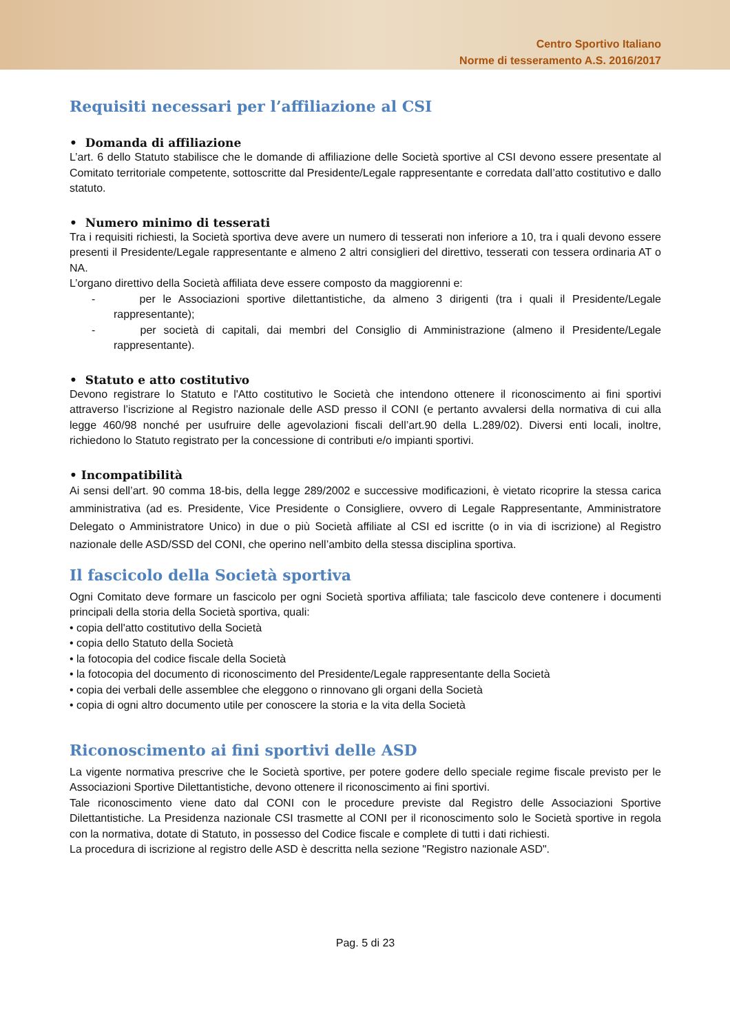Centro Sportivo Italiano
Norme di tesseramento A.S. 2016/2017
Requisiti necessari per l’affiliazione al CSI
• Domanda di affiliazione
L’art. 6 dello Statuto stabilisce che le domande di affiliazione delle Società sportive al CSI devono essere presentate al Comitato territoriale competente, sottoscritte dal Presidente/Legale rappresentante e corredata dall’atto costitutivo e dallo statuto.
• Numero minimo di tesserati
Tra i requisiti richiesti, la Società sportiva deve avere un numero di tesserati non inferiore a 10, tra i quali devono essere presenti il Presidente/Legale rappresentante e almeno 2 altri consiglieri del direttivo, tesserati con tessera ordinaria AT o NA.
L’organo direttivo della Società affiliata deve essere composto da maggiorenni e:
- per le Associazioni sportive dilettantistiche, da almeno 3 dirigenti (tra i quali il Presidente/Legale rappresentante);
- per società di capitali, dai membri del Consiglio di Amministrazione (almeno il Presidente/Legale rappresentante).
• Statuto e atto costitutivo
Devono registrare lo Statuto e l'Atto costitutivo le Società che intendono ottenere il riconoscimento ai fini sportivi attraverso l’iscrizione al Registro nazionale delle ASD presso il CONI (e pertanto avvalersi della normativa di cui alla legge 460/98 nonché per usufruire delle agevolazioni fiscali dell’art.90 della L.289/02). Diversi enti locali, inoltre, richiedono lo Statuto registrato per la concessione di contributi e/o impianti sportivi.
• Incompatibilità
Ai sensi dell’art. 90 comma 18-bis, della legge 289/2002 e successive modificazioni, è vietato ricoprire la stessa carica amministrativa (ad es. Presidente, Vice Presidente o Consigliere, ovvero di Legale Rappresentante, Amministratore Delegato o Amministratore Unico) in due o più Società affiliate al CSI ed iscritte (o in via di iscrizione) al Registro nazionale delle ASD/SSD del CONI, che operino nell’ambito della stessa disciplina sportiva.
Il fascicolo della Società sportiva
Ogni Comitato deve formare un fascicolo per ogni Società sportiva affiliata; tale fascicolo deve contenere i documenti principali della storia della Società sportiva, quali:
• copia dell'atto costitutivo della Società
• copia dello Statuto della Società
• la fotocopia del codice fiscale della Società
• la fotocopia del documento di riconoscimento del Presidente/Legale rappresentante della Società
• copia dei verbali delle assemblee che eleggono o rinnovano gli organi della Società
• copia di ogni altro documento utile per conoscere la storia e la vita della Società
Riconoscimento ai fini sportivi delle ASD
La vigente normativa prescrive che le Società sportive, per potere godere dello speciale regime fiscale previsto per le Associazioni Sportive Dilettantistiche, devono ottenere il riconoscimento ai fini sportivi.
Tale riconoscimento viene dato dal CONI con le procedure previste dal Registro delle Associazioni Sportive Dilettantistiche. La Presidenza nazionale CSI trasmette al CONI per il riconoscimento solo le Società sportive in regola con la normativa, dotate di Statuto, in possesso del Codice fiscale e complete di tutti i dati richiesti.
La procedura di iscrizione al registro delle ASD è descritta nella sezione "Registro nazionale ASD".
Pag. 5 di 23